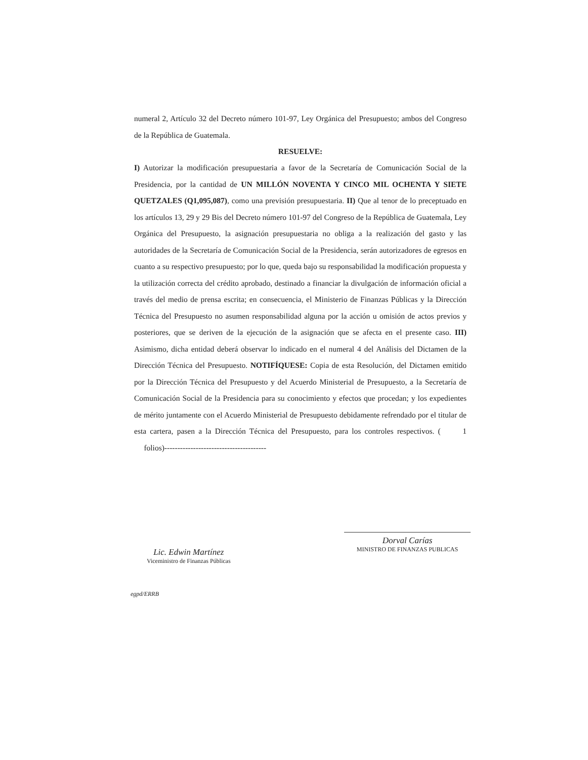numeral 2, Artículo 32 del Decreto número 101-97, Ley Orgánica del Presupuesto; ambos del Congreso de la República de Guatemala.
RESUELVE:
I) Autorizar la modificación presupuestaria a favor de la Secretaría de Comunicación Social de la Presidencia, por la cantidad de UN MILLÓN NOVENTA Y CINCO MIL OCHENTA Y SIETE QUETZALES (Q1,095,087), como una previsión presupuestaria. II) Que al tenor de lo preceptuado en los artículos 13, 29 y 29 Bis del Decreto número 101-97 del Congreso de la República de Guatemala, Ley Orgánica del Presupuesto, la asignación presupuestaria no obliga a la realización del gasto y las autoridades de la Secretaría de Comunicación Social de la Presidencia, serán autorizadores de egresos en cuanto a su respectivo presupuesto; por lo que, queda bajo su responsabilidad la modificación propuesta y la utilización correcta del crédito aprobado, destinado a financiar la divulgación de información oficial a través del medio de prensa escrita; en consecuencia, el Ministerio de Finanzas Públicas y la Dirección Técnica del Presupuesto no asumen responsabilidad alguna por la acción u omisión de actos previos y posteriores, que se deriven de la ejecución de la asignación que se afecta en el presente caso. III) Asimismo, dicha entidad deberá observar lo indicado en el numeral 4 del Análisis del Dictamen de la Dirección Técnica del Presupuesto. NOTIFÍQUESE: Copia de esta Resolución, del Dictamen emitido por la Dirección Técnica del Presupuesto y del Acuerdo Ministerial de Presupuesto, a la Secretaría de Comunicación Social de la Presidencia para su conocimiento y efectos que procedan; y los expedientes de mérito juntamente con el Acuerdo Ministerial de Presupuesto debidamente refrendado por el titular de esta cartera, pasen a la Dirección Técnica del Presupuesto, para los controles respectivos. ( 1 folios)---------------------------------------
Lic. Edwin Martínez
Viceministro de Finanzas Públicas
Dorval Carías
MINISTRO DE FINANZAS PUBLICAS
egpd/ERRB